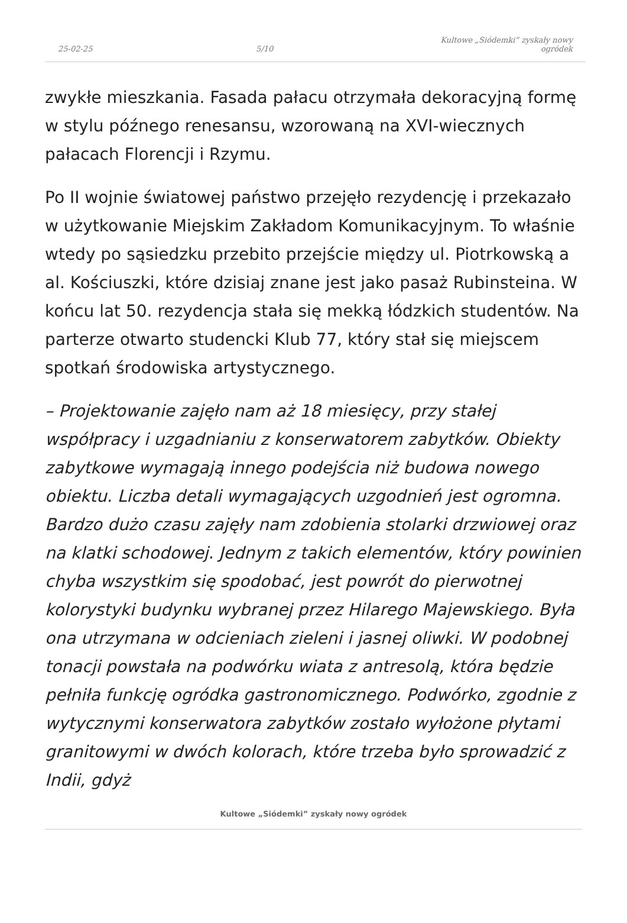25-02-25 5/10 Kultowe „Siódemki” zyskały nowy ogródek
zwykłe mieszkania. Fasada pałacu otrzymała dekoracyjną formę w stylu późnego renesansu, wzorowaną na XVI-wiecznych pałacach Florencji i Rzymu.
Po II wojnie światowej państwo przejęło rezydencję i przekazało w użytkowanie Miejskim Zakładom Komunikacyjnym. To właśnie wtedy po sąsiedzku przebito przejście między ul. Piotrkowską a al. Kościuszki, które dzisiaj znane jest jako pasaż Rubinsteina. W końcu lat 50. rezydencja stała się mekką łódzkich studentów. Na parterze otwarto studencki Klub 77, który stał się miejscem spotkań środowiska artystycznego.
– Projektowanie zajęło nam aż 18 miesięcy, przy stałej współpracy i uzgadnianiu z konserwatorem zabytków. Obiekty zabytkowe wymagają innego podejścia niż budowa nowego obiektu. Liczba detali wymagających uzgodnień jest ogromna. Bardzo dużo czasu zajęły nam zdobienia stolarki drzwiowej oraz na klatki schodowej. Jednym z takich elementów, który powinien chyba wszystkim się spodobać, jest powrót do pierwotnej kolorystyki budynku wybranej przez Hilarego Majewskiego. Była ona utrzymana w odcieniach zieleni i jasnej oliwki. W podobnej tonacji powstała na podwórku wiata z antresolą, która będzie pełniła funkcję ogródka gastronomicznego. Podwórko, zgodnie z wytycznymi konserwatora zabytków zostało wyłożone płytami granitowymi w dwóch kolorach, które trzeba było sprowadzić z Indii, gdyż
Kultowe „Siódemki” zyskały nowy ogródek